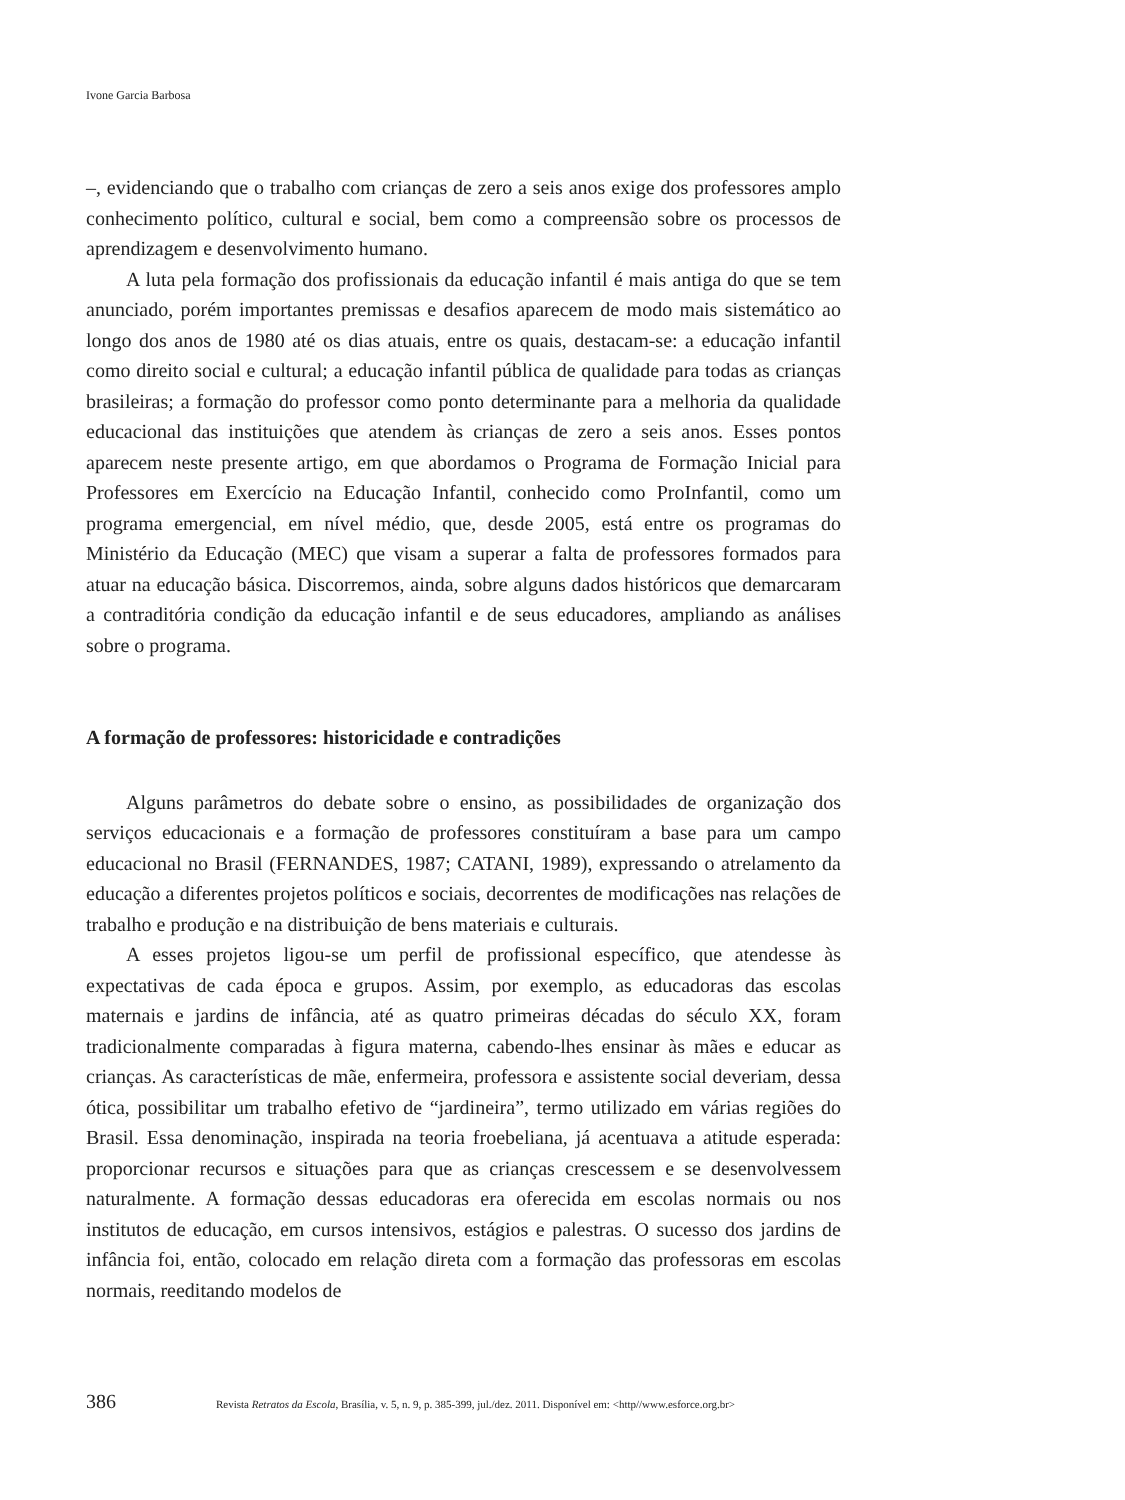Ivone Garcia Barbosa
–, evidenciando que o trabalho com crianças de zero a seis anos exige dos professores amplo conhecimento político, cultural e social, bem como a compreensão sobre os processos de aprendizagem e desenvolvimento humano.
A luta pela formação dos profissionais da educação infantil é mais antiga do que se tem anunciado, porém importantes premissas e desafios aparecem de modo mais sistemático ao longo dos anos de 1980 até os dias atuais, entre os quais, destacam-se: a educação infantil como direito social e cultural; a educação infantil pública de qualidade para todas as crianças brasileiras; a formação do professor como ponto determinante para a melhoria da qualidade educacional das instituições que atendem às crianças de zero a seis anos. Esses pontos aparecem neste presente artigo, em que abordamos o Programa de Formação Inicial para Professores em Exercício na Educação Infantil, conhecido como ProInfantil, como um programa emergencial, em nível médio, que, desde 2005, está entre os programas do Ministério da Educação (MEC) que visam a superar a falta de professores formados para atuar na educação básica. Discorremos, ainda, sobre alguns dados históricos que demarcaram a contraditória condição da educação infantil e de seus educadores, ampliando as análises sobre o programa.
A formação de professores: historicidade e contradições
Alguns parâmetros do debate sobre o ensino, as possibilidades de organização dos serviços educacionais e a formação de professores constituíram a base para um campo educacional no Brasil (FERNANDES, 1987; CATANI, 1989), expressando o atrelamento da educação a diferentes projetos políticos e sociais, decorrentes de modificações nas relações de trabalho e produção e na distribuição de bens materiais e culturais.
A esses projetos ligou-se um perfil de profissional específico, que atendesse às expectativas de cada época e grupos. Assim, por exemplo, as educadoras das escolas maternais e jardins de infância, até as quatro primeiras décadas do século XX, foram tradicionalmente comparadas à figura materna, cabendo-lhes ensinar às mães e educar as crianças. As características de mãe, enfermeira, professora e assistente social deveriam, dessa ótica, possibilitar um trabalho efetivo de “jardineira”, termo utilizado em várias regiões do Brasil. Essa denominação, inspirada na teoria froebeliana, já acentuava a atitude esperada: proporcionar recursos e situações para que as crianças crescessem e se desenvolvessem naturalmente. A formação dessas educadoras era oferecida em escolas normais ou nos institutos de educação, em cursos intensivos, estágios e palestras. O sucesso dos jardins de infância foi, então, colocado em relação direta com a formação das professoras em escolas normais, reeditando modelos de
386 Revista Retratos da Escola, Brasília, v. 5, n. 9, p. 385-399, jul./dez. 2011. Disponível em: <http//www.esforce.org.br>